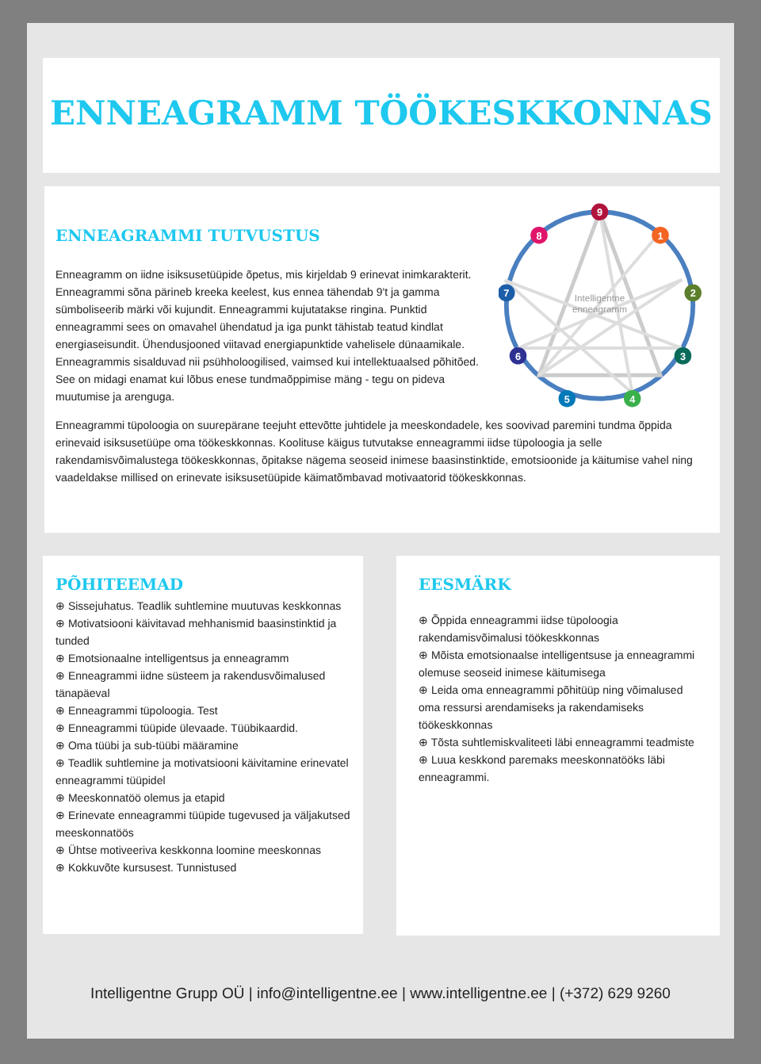ENNEAGRAMM TÖÖKESKKONNAS
ENNEAGRAMMI TUTVUSTUS
Enneagramm on iidne isiksusetüüpide õpetus, mis kirjeldab 9 erinevat inimkarakterit. Enneagrammi sõna pärineb kreeka keelest, kus ennea tähendab 9't ja gamma sümboliseerib märki või kujundit. Enneagrammi kujutatakse ringina. Punktid enneagrammi sees on omavahel ühendatud ja iga punkt tähistab teatud kindlat energiaseisundit. Ühendusjooned viitavad energiapunktide vahelisele dünaamikale. Enneagrammis sisalduvad nii psühholoogilised, vaimsed kui intellektuaalsed põhitõed. See on midagi enamat kui lõbus enese tundmaõppimise mäng - tegu on pideva muutumise ja arenguga.
Intelligentne
enneagramm
9
1
2
3
4
5
6
7
8
Enneagrammi tüpoloogia on suurepärane teejuht ettevõtte juhtidele ja meeskondadele, kes soovivad paremini tundma õppida erinevaid isiksusetüüpe oma töökeskkonnas. Koolituse käigus tutvutakse enneagrammi iidse tüpoloogia ja selle rakendamisvõimalustega töökeskkonnas, õpitakse nägema seoseid inimese baasinstinktide, emotsioonide ja käitumise vahel ning vaadeldakse millised on erinevate isiksusetüüpide käimatõmbavad motivaatorid töökeskkonnas.
PÕHITEEMAD
⊕ Sissejuhatus. Teadlik suhtlemine muutuvas keskkonnas
⊕ Motivatsiooni käivitavad mehhanismid baasinstinktid ja tunded
⊕ Emotsionaalne intelligentsus ja enneagramm
⊕ Enneagrammi iidne süsteem ja rakendusvõimalused tänapäeval
⊕ Enneagrammi tüpoloogia. Test
⊕ Enneagrammi tüüpide ülevaade. Tüübikaardid.
⊕ Oma tüübi ja sub-tüübi määramine
⊕ Teadlik suhtlemine ja motivatsiooni käivitamine erinevatel enneagrammi tüüpidel
⊕ Meeskonnatöö olemus ja etapid
⊕ Erinevate enneagrammi tüüpide tugevused ja väljakutsed meeskonnatöös
⊕ Ühtse motiveeriva keskkonna loomine meeskonnas
⊕ Kokkuvõte kursusest. Tunnistused
EESMÄRK
⊕ Õppida enneagrammi iidse tüpoloogia rakendamisvõimalusi töökeskkonnas
⊕ Mõista emotsionaalse intelligentsuse ja enneagrammi olemuse seoseid inimese käitumisega
⊕ Leida oma enneagrammi põhitüüp ning võimalused oma ressursi arendamiseks ja rakendamiseks töökeskkonnas
⊕ Tõsta suhtlemiskvaliteeti läbi enneagrammi teadmiste
⊕ Luua keskkond paremaks meeskonnatööks läbi enneagrammi.
Intelligentne Grupp OÜ | info@intelligentne.ee | www.intelligentne.ee | (+372) 629 9260